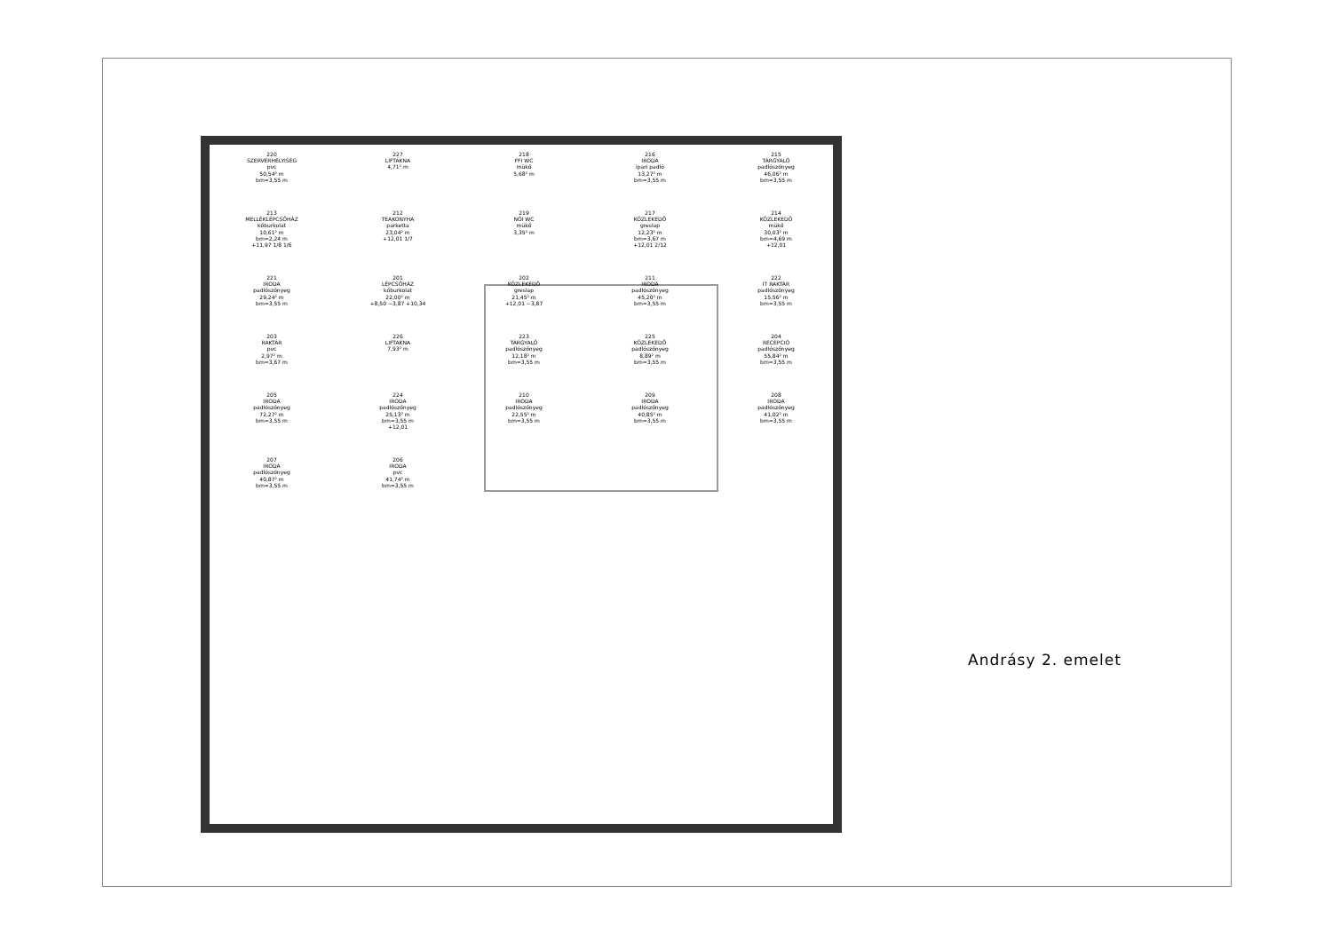220
SZERVERHELYISÉG
pvc
50,54² m
bm=3,55 m
227
LIFTAKNA
4,71² m
218
FFI WC
mükő
5,68² m
216
IRODA
ipari padló
13,27² m
bm=3,55 m
215
TÁRGYALÓ
padlószőnyeg
46,06² m
bm=3,55 m
213
MELLÉKLÉPCSŐHÁZ
kőburkolat
10,61² m
bm=2,24 m
+11,97 1/8 1/6
212
TEAKONYHA
parketta
23,04² m
+12,01 1/7
219
NŐI WC
mükő
3,35² m
217
KÖZLEKEDŐ
greslap
12,23² m
bm=3,67 m
+12,01 2/12
214
KÖZLEKEDŐ
mükő
30,03² m
bm=4,69 m
+12,01
221
IRODA
padlószőnyeg
29,24² m
bm=3,55 m
201
LÉPCSŐHÁZ
kőburkolat
22,00² m
+8,50 −3,87 +10,34
202
KÖZLEKEDŐ
greslap
21,45² m
+12,01 −3,87
211
IRODA
padlószőnyeg
45,20² m
bm=3,55 m
222
IT RAKTÁR
padlószőnyeg
15,56² m
bm=3,55 m
203
RAKTÁR
pvc
2,97² m
bm=3,67 m
226
LIFTAKNA
7,93² m
223
TÁRGYALÓ
padlószőnyeg
12,18² m
bm=3,55 m
225
KÖZLEKEDŐ
padlószőnyeg
8,89² m
bm=3,55 m
204
RECEPCIÓ
padlószőnyeg
55,84² m
bm=3,55 m
205
IRODA
padlószőnyeg
72,27² m
bm=3,55 m
224
IRODA
padlószőnyeg
25,13² m
bm=3,55 m
+12,01
210
IRODA
padlószőnyeg
22,55² m
bm=3,55 m
209
IRODA
padlószőnyeg
40,85² m
bm=3,55 m
208
IRODA
padlószőnyeg
41,02² m
bm=3,55 m
207
IRODA
padlószőnyeg
40,87² m
bm=3,55 m
206
IRODA
pvc
41,74² m
bm=3,55 m
Andrásy 2. emelet